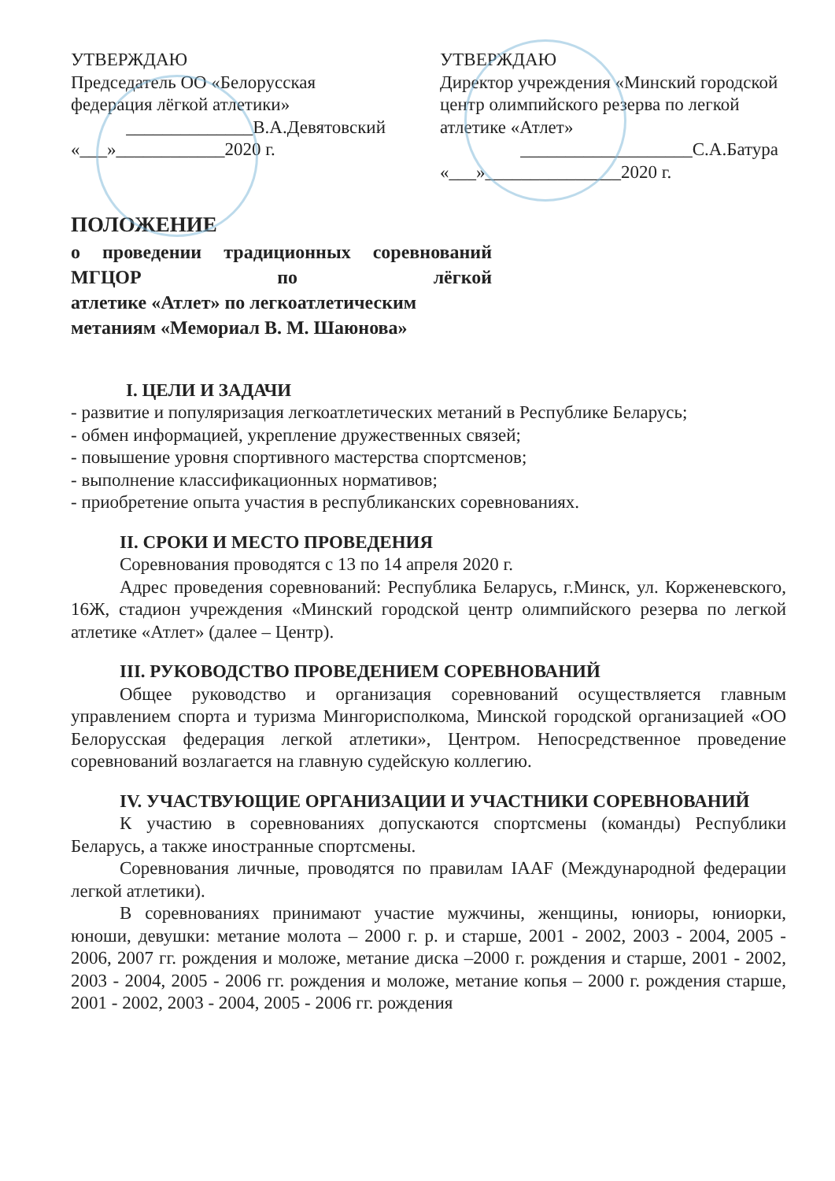УТВЕРЖДАЮ
Председатель ОО «Белорусская федерация лёгкой атлетики»
______________В.А.Девятовский
«___»____________2020 г.
УТВЕРЖДАЮ
Директор учреждения «Минский городской центр олимпийского резерва по легкой атлетике «Атлет»
___________________С.А.Батура
«___»_______________2020 г.
ПОЛОЖЕНИЕ
о проведении традиционных соревнований МГЦОР по лёгкой
атлетике «Атлет» по легкоатлетическим
метаниям «Мемориал В. М. Шаюнова»
I. ЦЕЛИ И ЗАДАЧИ
- развитие и популяризация легкоатлетических метаний в Республике Беларусь;
- обмен информацией, укрепление дружественных связей;
- повышение уровня спортивного мастерства спортсменов;
- выполнение классификационных нормативов;
- приобретение опыта участия в республиканских соревнованиях.
II. СРОКИ И МЕСТО ПРОВЕДЕНИЯ
Соревнования проводятся с 13 по 14 апреля 2020 г.
Адрес проведения соревнований: Республика Беларусь, г.Минск, ул. Корженевского, 16Ж, стадион учреждения «Минский городской центр олимпийского резерва по легкой атлетике «Атлет» (далее – Центр).
III. РУКОВОДСТВО ПРОВЕДЕНИЕМ СОРЕВНОВАНИЙ
Общее руководство и организация соревнований осуществляется главным управлением спорта и туризма Мингорисполкома, Минской городской организацией «ОО Белорусская федерация легкой атлетики», Центром. Непосредственное проведение соревнований возлагается на главную судейскую коллегию.
IV. УЧАСТВУЮЩИЕ ОРГАНИЗАЦИИ И УЧАСТНИКИ СОРЕВНОВАНИЙ
К участию в соревнованиях допускаются спортсмены (команды) Республики Беларусь, а также иностранные спортсмены.
Соревнования личные, проводятся по правилам IAAF (Международной федерации легкой атлетики).
В соревнованиях принимают участие мужчины, женщины, юниоры, юниорки, юноши, девушки: метание молота – 2000 г. р. и старше, 2001 - 2002, 2003 - 2004, 2005 - 2006, 2007 гг. рождения и моложе, метание диска –2000 г. рождения и старше, 2001 - 2002, 2003 - 2004, 2005 - 2006 гг. рождения и моложе, метание копья – 2000 г. рождения старше, 2001 - 2002, 2003 - 2004, 2005 - 2006 гг. рождения